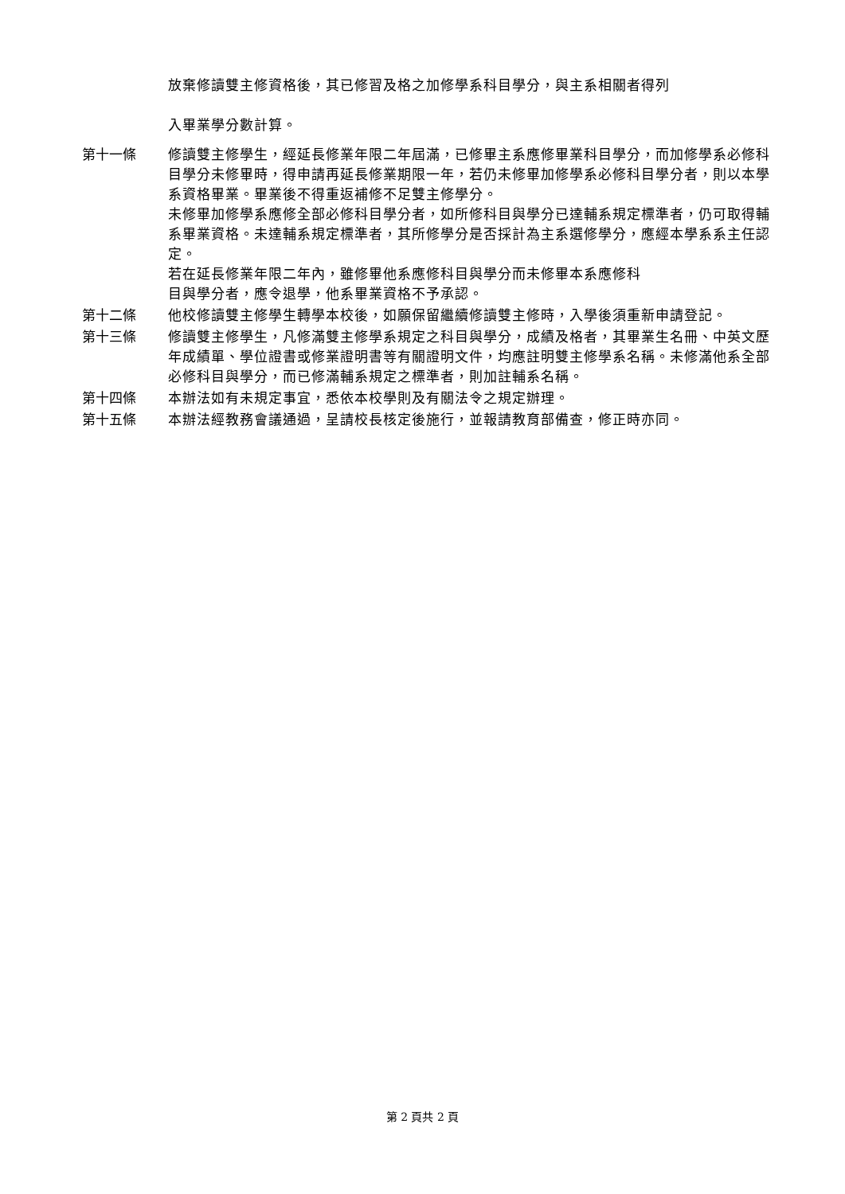放棄修讀雙主修資格後，其已修習及格之加修學系科目學分，與主系相關者得列
入畢業學分數計算。
第十一條 修讀雙主修學生，經延長修業年限二年屆滿，已修畢主系應修畢業科目學分，而加修學系必修科目學分未修畢時，得申請再延長修業期限一年，若仍未修畢加修學系必修科目學分者，則以本學系資格畢業。畢業後不得重返補修不足雙主修學分。
未修畢加修學系應修全部必修科目學分者，如所修科目與學分已達輔系規定標準者，仍可取得輔系畢業資格。未達輔系規定標準者，其所修學分是否採計為主系選修學分，應經本學系系主任認定。
若在延長修業年限二年內，雖修畢他系應修科目與學分而未修畢本系應修科
目與學分者，應令退學，他系畢業資格不予承認。
第十二條 他校修讀雙主修學生轉學本校後，如願保留繼續修讀雙主修時，入學後須重新申請登記。
第十三條 修讀雙主修學生，凡修滿雙主修學系規定之科目與學分，成績及格者，其畢業生名冊、中英文歷年成績單、學位證書或修業證明書等有關證明文件，均應註明雙主修學系名稱。未修滿他系全部必修科目與學分，而已修滿輔系規定之標準者，則加註輔系名稱。
第十四條 本辦法如有未規定事宜，悉依本校學則及有關法令之規定辦理。
第十五條 本辦法經教務會議通過，呈請校長核定後施行，並報請教育部備查，修正時亦同。
第 2 頁共 2 頁